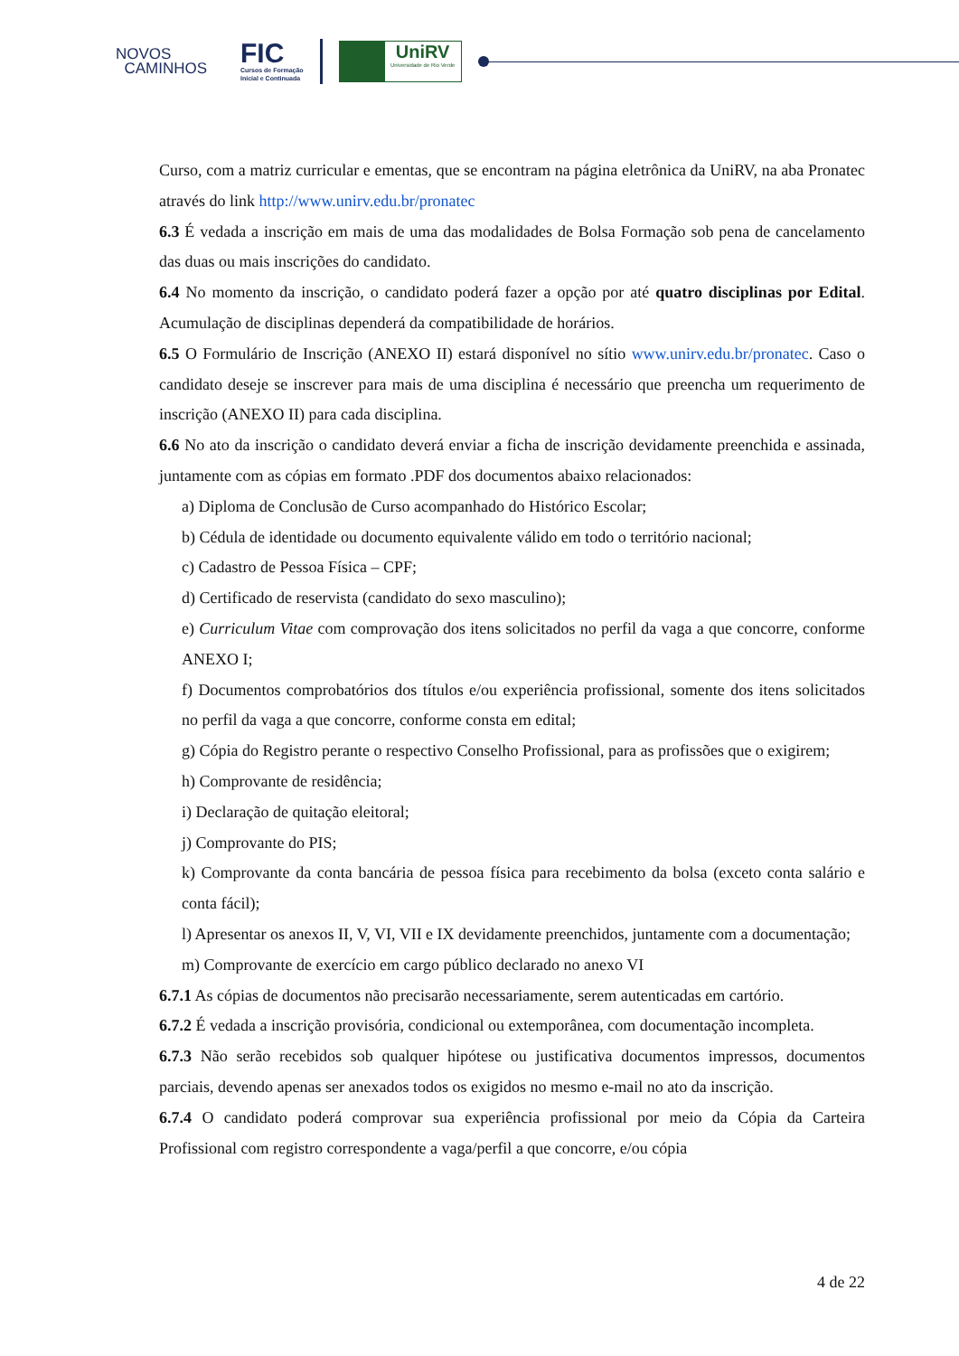NOVOS
CAMINHOS
FIC
Cursos de Formação
Inicial e Continuada
UniRV
Universidade de Rio Verde
Curso, com a matriz curricular e ementas, que se encontram na página eletrônica da UniRV, na aba Pronatec através do link http://www.unirv.edu.br/pronatec
6.3 É vedada a inscrição em mais de uma das modalidades de Bolsa Formação sob pena de cancelamento das duas ou mais inscrições do candidato.
6.4 No momento da inscrição, o candidato poderá fazer a opção por até quatro disciplinas por Edital. Acumulação de disciplinas dependerá da compatibilidade de horários.
6.5 O Formulário de Inscrição (ANEXO II) estará disponível no sítio www.unirv.edu.br/pronatec. Caso o candidato deseje se inscrever para mais de uma disciplina é necessário que preencha um requerimento de inscrição (ANEXO II) para cada disciplina.
6.6 No ato da inscrição o candidato deverá enviar a ficha de inscrição devidamente preenchida e assinada, juntamente com as cópias em formato .PDF dos documentos abaixo relacionados:
a) Diploma de Conclusão de Curso acompanhado do Histórico Escolar;
b) Cédula de identidade ou documento equivalente válido em todo o território nacional;
c) Cadastro de Pessoa Física – CPF;
d) Certificado de reservista (candidato do sexo masculino);
e) Curriculum Vitae com comprovação dos itens solicitados no perfil da vaga a que concorre, conforme ANEXO I;
f) Documentos comprobatórios dos títulos e/ou experiência profissional, somente dos itens solicitados no perfil da vaga a que concorre, conforme consta em edital;
g) Cópia do Registro perante o respectivo Conselho Profissional, para as profissões que o exigirem;
h) Comprovante de residência;
i) Declaração de quitação eleitoral;
j) Comprovante do PIS;
k) Comprovante da conta bancária de pessoa física para recebimento da bolsa (exceto conta salário e conta fácil);
l) Apresentar os anexos II, V, VI, VII e IX devidamente preenchidos, juntamente com a documentação;
m) Comprovante de exercício em cargo público declarado no anexo VI
6.7.1 As cópias de documentos não precisarão necessariamente, serem autenticadas em cartório.
6.7.2 É vedada a inscrição provisória, condicional ou extemporânea, com documentação incompleta.
6.7.3 Não serão recebidos sob qualquer hipótese ou justificativa documentos impressos, documentos parciais, devendo apenas ser anexados todos os exigidos no mesmo e-mail no ato da inscrição.
6.7.4 O candidato poderá comprovar sua experiência profissional por meio da Cópia da Carteira Profissional com registro correspondente a vaga/perfil a que concorre, e/ou cópia
4 de 22